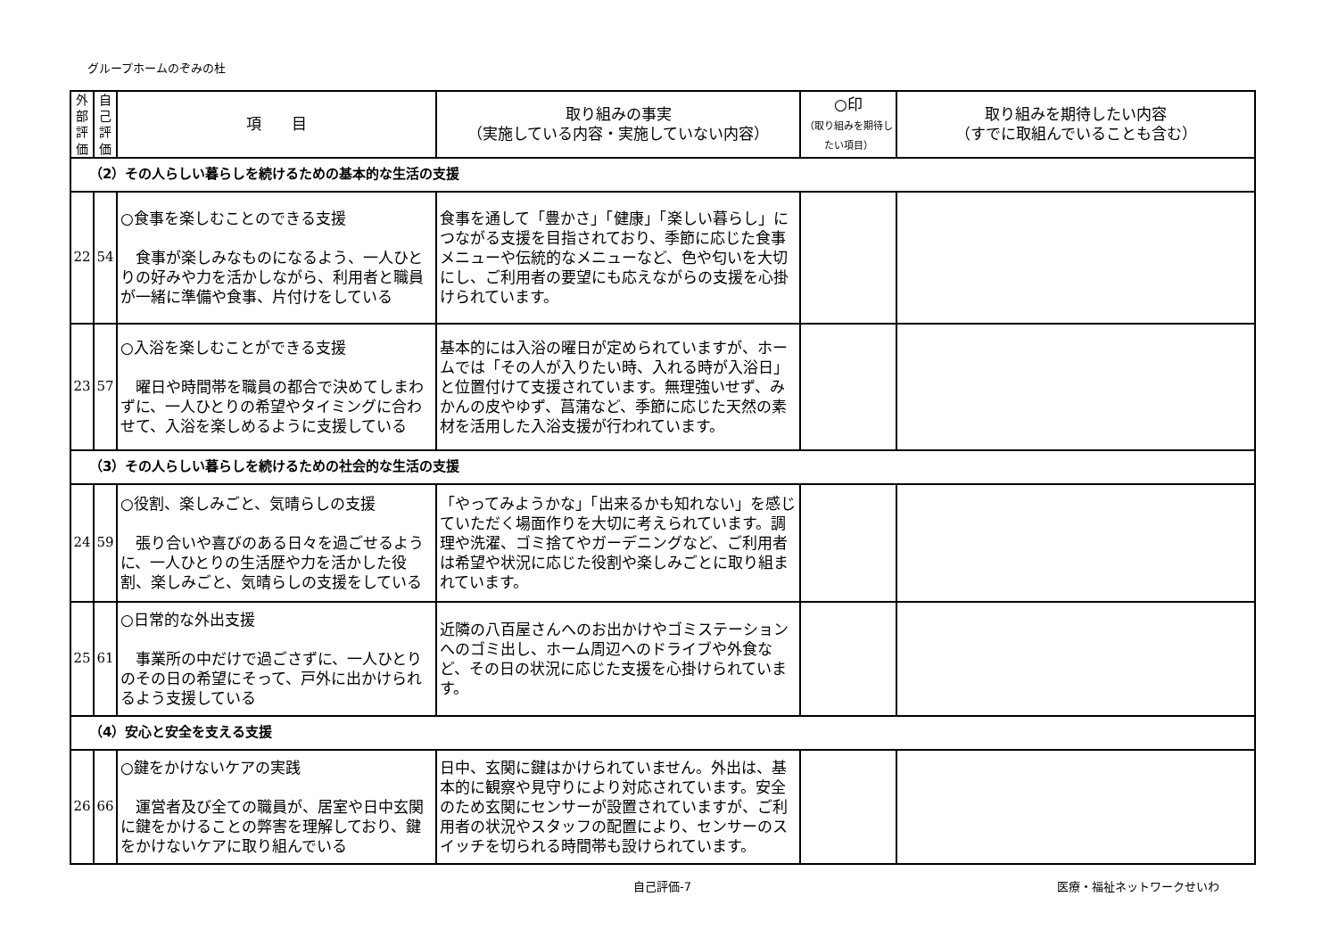グループホームのぞみの杜
| 外 部 評 価 | 自 己 評 価 | 項 目 | 取り組みの事実 （実施している内容・実施していない内容） | ○印 （取り組みを期待したい項目） | 取り組みを期待したい内容 （すでに取組んでいることも含む） |
| --- | --- | --- | --- | --- | --- |
| （2）その人らしい暮らしを続けるための基本的な生活の支援 | | | | | |
| 22 | 54 | ○食事を楽しむことのできる支援 食事が楽しみなものになるよう、一人ひとりの好みや力を活かしながら、利用者と職員が一緒に準備や食事、片付けをしている | 食事を通して「豊かさ」「健康」「楽しい暮らし」につながる支援を目指されており、季節に応じた食事メニューや伝統的なメニューなど、色や匂いを大切にし、ご利用者の要望にも応えながらの支援を心掛けられています。 | | |
| 23 | 57 | ○入浴を楽しむことができる支援 曜日や時間帯を職員の都合で決めてしまわずに、一人ひとりの希望やタイミングに合わせて、入浴を楽しめるように支援している | 基本的には入浴の曜日が定められていますが、ホームでは「その人が入りたい時、入れる時が入浴日」と位置付けて支援されています。無理強いせず、みかんの皮やゆず、菖蒲など、季節に応じた天然の素材を活用した入浴支援が行われています。 | | |
| （3）その人らしい暮らしを続けるための社会的な生活の支援 | | | | | |
| 24 | 59 | ○役割、楽しみごと、気晴らしの支援 張り合いや喜びのある日々を過ごせるように、一人ひとりの生活歴や力を活かした役割、楽しみごと、気晴らしの支援をしている | 「やってみようかな」「出来るかも知れない」を感じていただく場面作りを大切に考えられています。調理や洗濯、ゴミ捨てやガーデニングなど、ご利用者は希望や状況に応じた役割や楽しみごとに取り組まれています。 | | |
| 25 | 61 | ○日常的な外出支援 事業所の中だけで過ごさずに、一人ひとりのその日の希望にそって、戸外に出かけられるよう支援している | 近隣の八百屋さんへのお出かけやゴミステーションへのゴミ出し、ホーム周辺へのドライブや外食など、その日の状況に応じた支援を心掛けられています。 | | |
| （4）安心と安全を支える支援 | | | | | |
| 26 | 66 | ○鍵をかけないケアの実践 運営者及び全ての職員が、居室や日中玄関に鍵をかけることの弊害を理解しており、鍵をかけないケアに取り組んでいる | 日中、玄関に鍵はかけられていません。外出は、基本的に観察や見守りにより対応されています。安全のため玄関にセンサーが設置されていますが、ご利用者の状況やスタッフの配置により、センサーのスイッチを切られる時間帯も設けられています。 | | |
自己評価-7 医療・福祉ネットワークせいわ